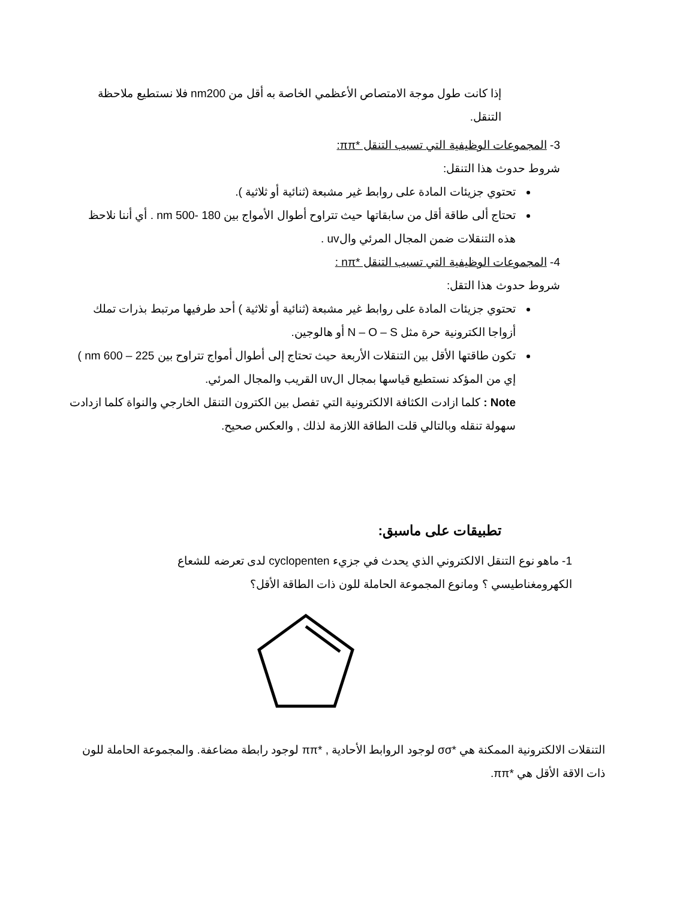إذا كانت طول موجة الامتصاص الأعظمي الخاصة به أقل من nm200 فلا نستطيع ملاحظة التنقل.
3- المجموعات الوظيفية التي تسبب التنقل *ππ:
شروط حدوث هذا التنقل:
تحتوي جزيئات المادة على روابط غير مشبعة (ثنائية أو ثلاثية ).
تحتاج ألى طاقة أقل من سابقاتها حيث تتراوح أطوال الأمواج بين 180 -500 nm . أي أننا نلاحظ هذه التنقلات ضمن المجال المرئي والuv .
4- المجموعات الوظيفية التي تسبب التنقل *nπ :
شروط حدوث هذا التقل:
تحتوي جزيئات المادة على روابط غير مشبعة (ثنائية أو ثلاثية ) أحد طرفيها مرتبط بذرات تملك أزواجا الكترونية حرة مثل N – O – S أو هالوجين.
تكون طاقتها الأقل بين التنقلات الأربعة حيث تحتاج إلى أطوال أمواج تتراوح بين 225 – 600 nm ) إي من المؤكد نستطيع قياسها بمجال الuv القريب والمجال المرئي.
Note : كلما ازادت الكثافة الالكترونية التي تفصل بين الكترون التنقل الخارجي والنواة كلما ازدادت سهولة تنقله وبالتالي قلت الطاقة اللازمة لذلك , والعكس صحيح.
تطبيقات على ماسبق:
1- ماهو نوع التنقل الالكتروني الذي يحدث في جزيء cyclopenten لدى تعرضه للشعاع الكهرومغناطيسي ؟ ومانوع المجموعة الحاملة للون ذات الطاقة الأقل؟
التنقلات الالكترونية الممكنة هي *σσ لوجود الروابط الأحادية , *ππ لوجود رابطة مضاعفة. والمجموعة الحاملة للون ذات الاقة الأقل هي *ππ.